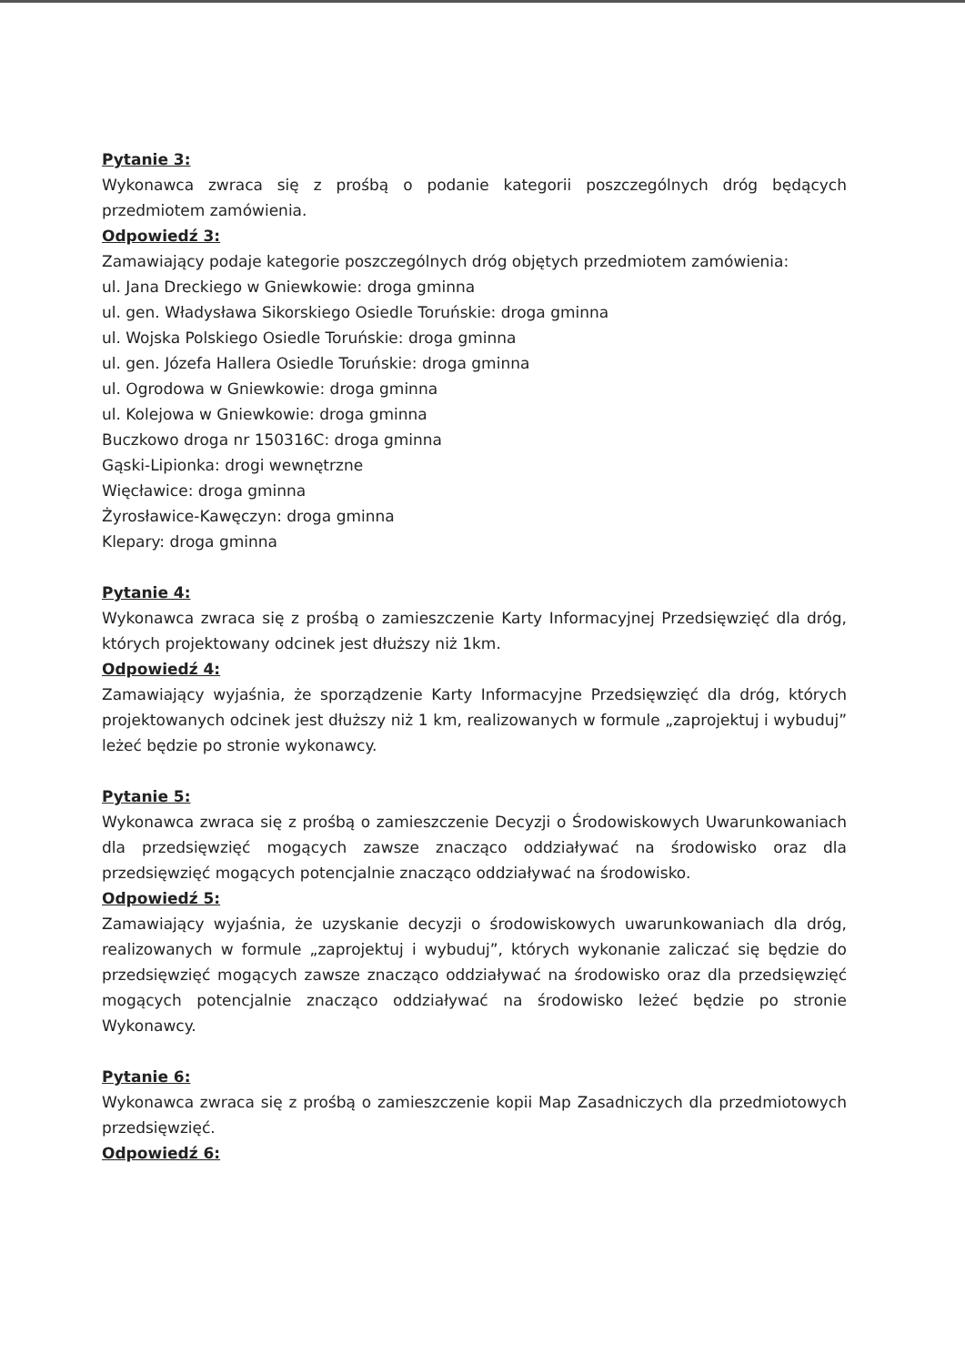Pytanie 3:
Wykonawca zwraca się z prośbą o podanie kategorii poszczególnych dróg będących przedmiotem zamówienia.
Odpowiedź 3:
Zamawiający podaje kategorie poszczególnych dróg objętych przedmiotem zamówienia:
ul. Jana Dreckiego w Gniewkowie: droga gminna
ul. gen. Władysława Sikorskiego Osiedle Toruńskie: droga gminna
ul. Wojska Polskiego Osiedle Toruńskie: droga gminna
ul. gen. Józefa Hallera Osiedle Toruńskie: droga gminna
ul. Ogrodowa w Gniewkowie: droga gminna
ul. Kolejowa w Gniewkowie: droga gminna
Buczkowo droga nr 150316C: droga gminna
Gąski-Lipionka: drogi wewnętrzne
Więcławice: droga gminna
Żyrosławice-Kawęczyn: droga gminna
Klepary: droga gminna
Pytanie 4:
Wykonawca zwraca się z prośbą o zamieszczenie Karty Informacyjnej Przedsięwzięć dla dróg, których projektowany odcinek jest dłuższy niż 1km.
Odpowiedź 4:
Zamawiający wyjaśnia, że sporządzenie Karty Informacyjne Przedsięwzięć dla dróg, których projektowanych odcinek jest dłuższy niż 1 km, realizowanych w formule „zaprojektuj i wybuduj” leżeć będzie po stronie wykonawcy.
Pytanie 5:
Wykonawca zwraca się z prośbą o zamieszczenie Decyzji o Środowiskowych Uwarunkowaniach dla przedsięwzięć mogących zawsze znacząco oddziaływać na środowisko oraz dla przedsięwzięć mogących potencjalnie znacząco oddziaływać na środowisko.
Odpowiedź 5:
Zamawiający wyjaśnia, że uzyskanie decyzji o środowiskowych uwarunkowaniach dla dróg, realizowanych w formule „zaprojektuj i wybuduj”, których wykonanie zaliczać się będzie do przedsięwzięć mogących zawsze znacząco oddziaływać na środowisko oraz dla przedsięwzięć mogących potencjalnie znacząco oddziaływać na środowisko leżeć będzie po stronie Wykonawcy.
Pytanie 6:
Wykonawca zwraca się z prośbą o zamieszczenie kopii Map Zasadniczych dla przedmiotowych przedsięwzięć.
Odpowiedź 6: